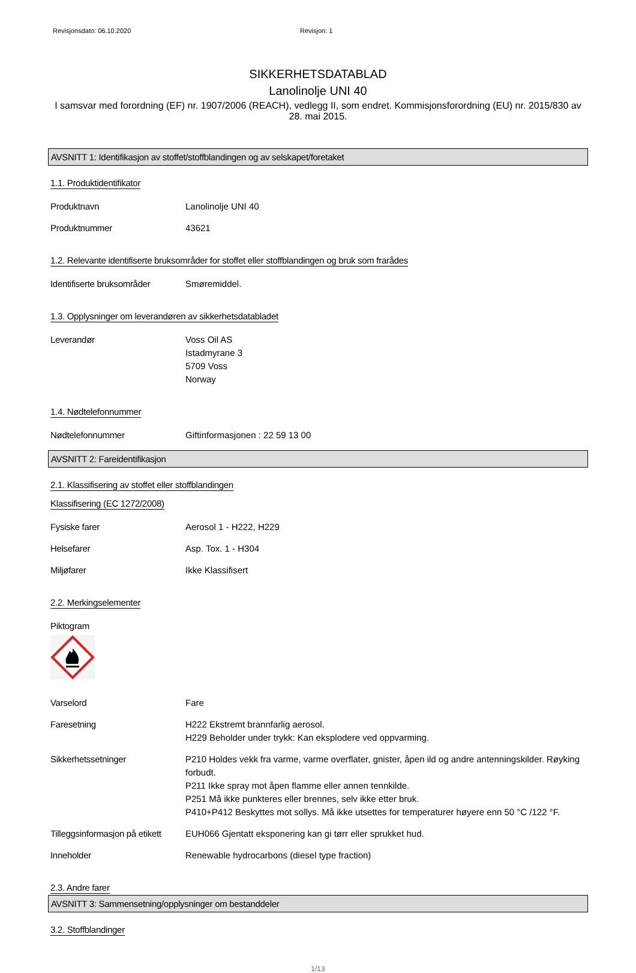Revisjonsdato: 06.10.2020 Revisjon: 1
SIKKERHETSDATABLAD
Lanolinolje UNI 40
I samsvar med forordning (EF) nr. 1907/2006 (REACH), vedlegg II, som endret. Kommisjonsforordning (EU) nr. 2015/830 av 28. mai 2015.
AVSNITT 1: Identifikasjon av stoffet/stoffblandingen og av selskapet/foretaket
1.1. Produktidentifikator
Produktnavn Lanolinolje UNI 40
Produktnummer 43621
1.2. Relevante identifiserte bruksområder for stoffet eller stoffblandingen og bruk som frarådes
Identifiserte bruksområder
Smøremiddel.
1.3. Opplysninger om leverandøren av sikkerhetsdatabladet
Leverandør Voss Oil AS
Istadmyrane 3
5709 Voss
Norway
1.4. Nødtelefonnummer
Nødtelefonnummer Giftinformasjonen : 22 59 13 00
AVSNITT 2: Fareidentifikasjon
2.1. Klassifisering av stoffet eller stoffblandingen
Klassifisering (EC 1272/2008)
Fysiske farer Aerosol 1 - H222, H229
Helsefarer Asp. Tox. 1 - H304
Miljøfarer Ikke Klassifisert
2.2. Merkingselementer
Piktogram
Varselord Fare
Faresetning H222 Ekstremt brannfarlig aerosol.
H229 Beholder under trykk: Kan eksplodere ved oppvarming.
Sikkerhetssetninger P210 Holdes vekk fra varme, varme overflater, gnister, åpen ild og andre antenningskilder. Røyking forbudt.
P211 Ikke spray mot åpen flamme eller annen tennkilde.
P251 Må ikke punkteres eller brennes, selv ikke etter bruk.
P410+P412 Beskyttes mot sollys. Må ikke utsettes for temperaturer høyere enn 50 °C /122 °F.
Tilleggsinformasjon på etikett
EUH066 Gjentatt eksponering kan gi tørr eller sprukket hud.
Inneholder Renewable hydrocarbons (diesel type fraction)
2.3. Andre farer
AVSNITT 3: Sammensetning/opplysninger om bestanddeler
3.2. Stoffblandinger
1/13